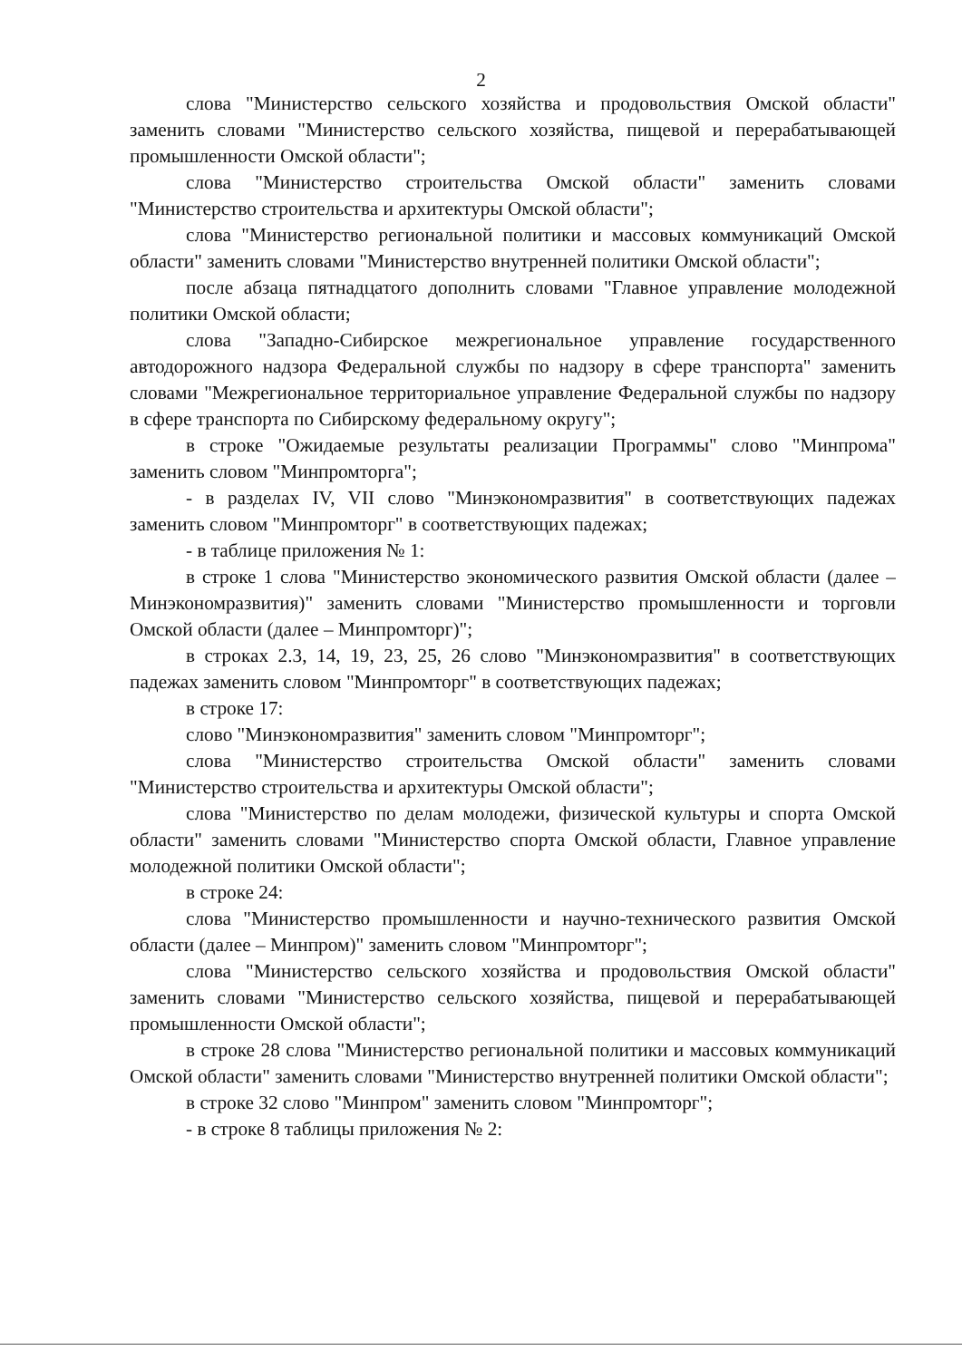2
слова "Министерство сельского хозяйства и продовольствия Омской области" заменить словами "Министерство сельского хозяйства, пищевой и перерабатывающей промышленности Омской области";
слова "Министерство строительства Омской области" заменить словами "Министерство строительства и архитектуры Омской области";
слова "Министерство региональной политики и массовых коммуникаций Омской области" заменить словами "Министерство внутренней политики Омской области";
после абзаца пятнадцатого дополнить словами "Главное управление молодежной политики Омской области;
слова "Западно-Сибирское межрегиональное управление государственного автодорожного надзора Федеральной службы по надзору в сфере транспорта" заменить словами "Межрегиональное территориальное управление Федеральной службы по надзору в сфере транспорта по Сибирскому федеральному округу";
в строке "Ожидаемые результаты реализации Программы" слово "Минпрома" заменить словом "Минпромторга";
- в разделах IV, VII слово "Минэкономразвития" в соответствующих падежах заменить словом "Минпромторг" в соответствующих падежах;
- в таблице приложения № 1:
в строке 1 слова "Министерство экономического развития Омской области (далее – Минэкономразвития)" заменить словами "Министерство промышленности и торговли Омской области (далее – Минпромторг)";
в строках 2.3, 14, 19, 23, 25, 26 слово "Минэкономразвития" в соответствующих падежах заменить словом "Минпромторг" в соответствующих падежах;
в строке 17:
слово "Минэкономразвития" заменить словом "Минпромторг";
слова "Министерство строительства Омской области" заменить словами "Министерство строительства и архитектуры Омской области";
слова "Министерство по делам молодежи, физической культуры и спорта Омской области" заменить словами "Министерство спорта Омской области, Главное управление молодежной политики Омской области";
в строке 24:
слова "Министерство промышленности и научно-технического развития Омской области (далее – Минпром)" заменить словом "Минпромторг";
слова "Министерство сельского хозяйства и продовольствия Омской области" заменить словами "Министерство сельского хозяйства, пищевой и перерабатывающей промышленности Омской области";
в строке 28 слова "Министерство региональной политики и массовых коммуникаций Омской области" заменить словами "Министерство внутренней политики Омской области";
в строке 32 слово "Минпром" заменить словом "Минпромторг";
- в строке 8 таблицы приложения № 2: